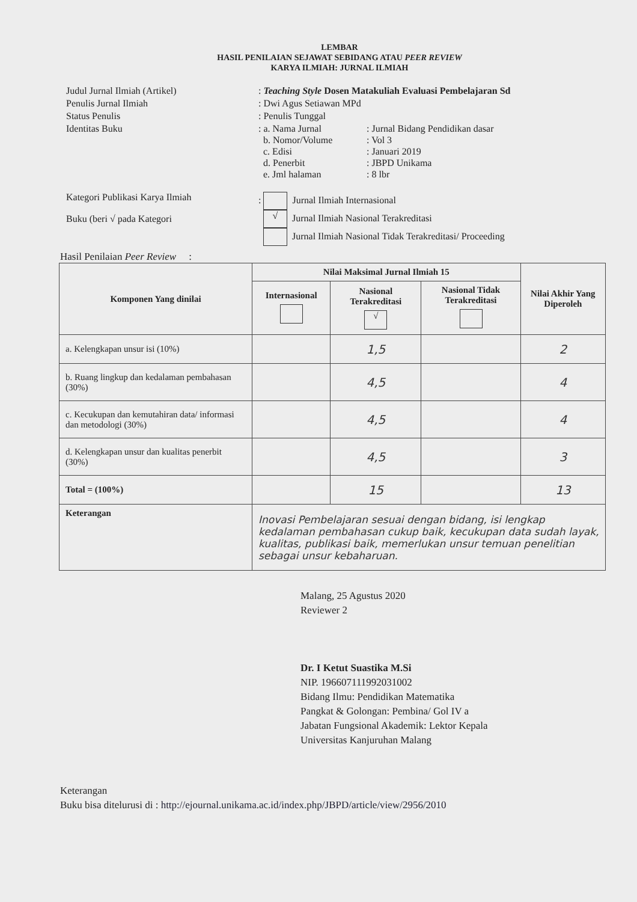LEMBAR
HASIL PENILAIAN SEJAWAT SEBIDANG ATAU PEER REVIEW
KARYA ILMIAH: JURNAL ILMIAH
Judul Jurnal Ilmiah (Artikel)
: Teaching Style Dosen Matakuliah Evaluasi Pembelajaran Sd
Penulis Jurnal Ilmiah
: Dwi Agus Setiawan MPd
Status Penulis
: Penulis Tunggal
Identitas Buku
: a. Nama Jurnal
: Jurnal Bidang Pendidikan dasar
b. Nomor/Volume
: Vol 3
c. Edisi
: Januari 2019
d. Penerbit
: JBPD Unikama
e. Jml halaman
: 8 lbr
Kategori Publikasi Karya Ilmiah
Buku (beri √ pada Kategori
: Jurnal Ilmiah Internasional
√ Jurnal Ilmiah Nasional Terakreditasi
Jurnal Ilmiah Nasional Tidak Terakreditasi/ Proceeding
Hasil Penilaian Peer Review :
| Komponen Yang dinilai | Nilai Maksimal Jurnal Ilmiah 15 | | | Nilai Akhir Yang Diperoleh |
| --- | --- | --- | --- | --- |
| | Internasional | Nasional Terakreditasi √ | Nasional Tidak Terakreditasi | |
| a. Kelengkapan unsur isi (10%) | | 1,5 | | 2 |
| b. Ruang lingkup dan kedalaman pembahasan (30%) | | 4,5 | | 4 |
| c. Kecukupan dan kemutahiran data/ informasi dan metodologi (30%) | | 4,5 | | 4 |
| d. Kelengkapan unsur dan kualitas penerbit (30%) | | 4,5 | | 3 |
| Total = (100%) | | 15 | | 13 |
| Keterangan | Inovasi Pembelajaran sesuai dengan bidang, isi lengkap kedalaman pembahasan cukup baik, kecukupan data sudah layak, kualitas, publikasi baik, memerlukan unsur temuan penelitian sebagai unsur kebaharuan. | | | |
Malang, 25 Agustus 2020
Reviewer 2
Dr. I Ketut Suastika M.Si
NIP. 196607111992031002
Bidang Ilmu: Pendidikan Matematika
Pangkat & Golongan: Pembina/ Gol IV a
Jabatan Fungsional Akademik: Lektor Kepala
Universitas Kanjuruhan Malang
Keterangan
Buku bisa ditelurusi di : http://ejournal.unikama.ac.id/index.php/JBPD/article/view/2956/2010